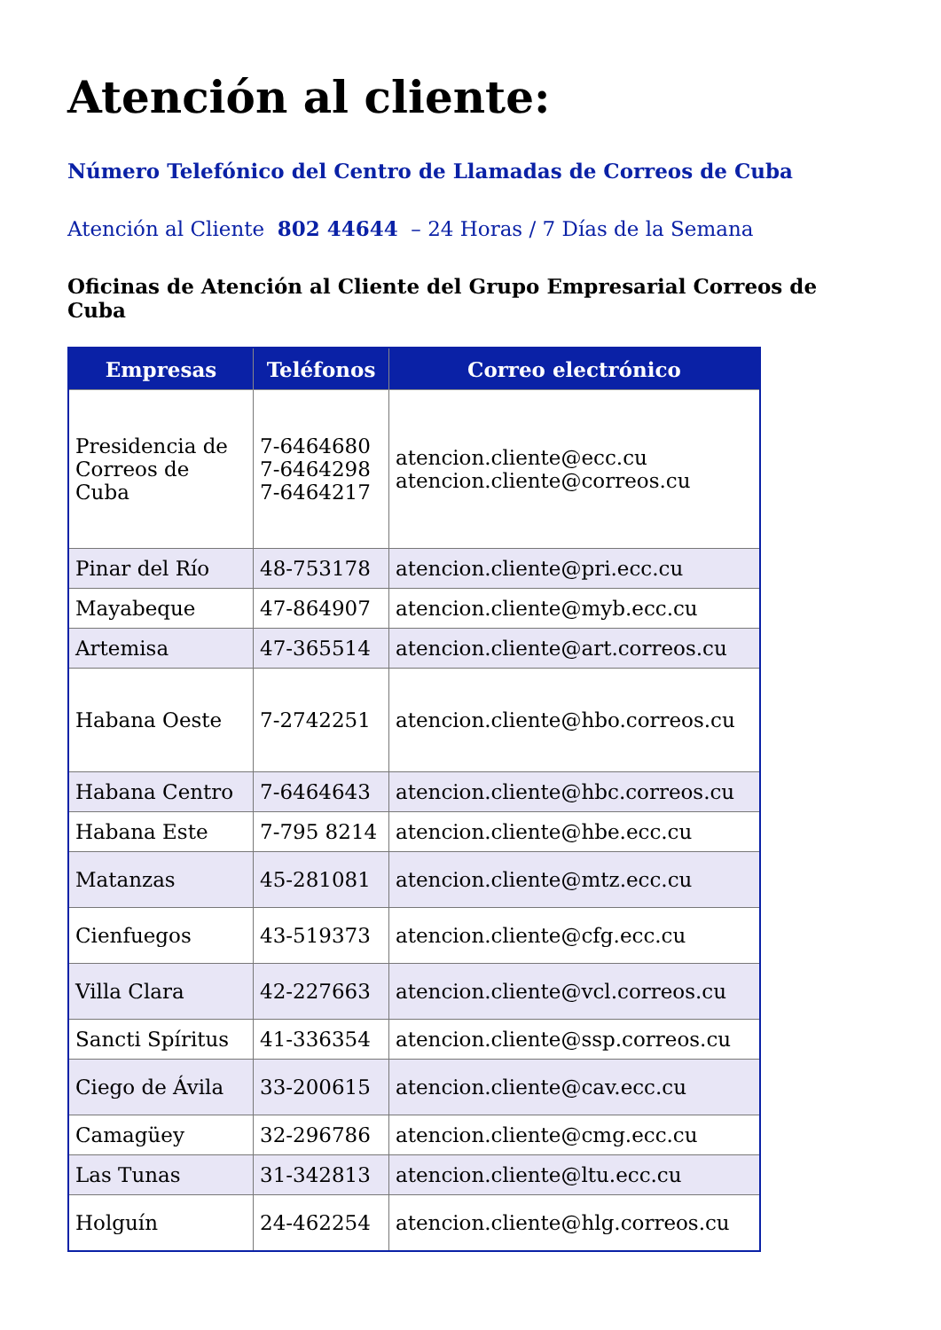Atención al cliente:
Número Telefónico del Centro de Llamadas de Correos de Cuba
Atención al Cliente 802 44644 – 24 Horas / 7 Días de la Semana
Oficinas de Atención al Cliente del Grupo Empresarial Correos de Cuba
| Empresas | Teléfonos | Correo electrónico |
| --- | --- | --- |
| Presidencia de Correos de Cuba | 7-6464680 7-6464298 7-6464217 | atencion.cliente@ecc.cu atencion.cliente@correos.cu |
| Pinar del Río | 48-753178 | atencion.cliente@pri.ecc.cu |
| Mayabeque | 47-864907 | atencion.cliente@myb.ecc.cu |
| Artemisa | 47-365514 | atencion.cliente@art.correos.cu |
| Habana Oeste | 7-2742251 | atencion.cliente@hbo.correos.cu |
| Habana Centro | 7-6464643 | atencion.cliente@hbc.correos.cu |
| Habana Este | 7-795 8214 | atencion.cliente@hbe.ecc.cu |
| Matanzas | 45-281081 | atencion.cliente@mtz.ecc.cu |
| Cienfuegos | 43-519373 | atencion.cliente@cfg.ecc.cu |
| Villa Clara | 42-227663 | atencion.cliente@vcl.correos.cu |
| Sancti Spíritus | 41-336354 | atencion.cliente@ssp.correos.cu |
| Ciego de Ávila | 33-200615 | atencion.cliente@cav.ecc.cu |
| Camagüey | 32-296786 | atencion.cliente@cmg.ecc.cu |
| Las Tunas | 31-342813 | atencion.cliente@ltu.ecc.cu |
| Holguín | 24-462254 | atencion.cliente@hlg.correos.cu |